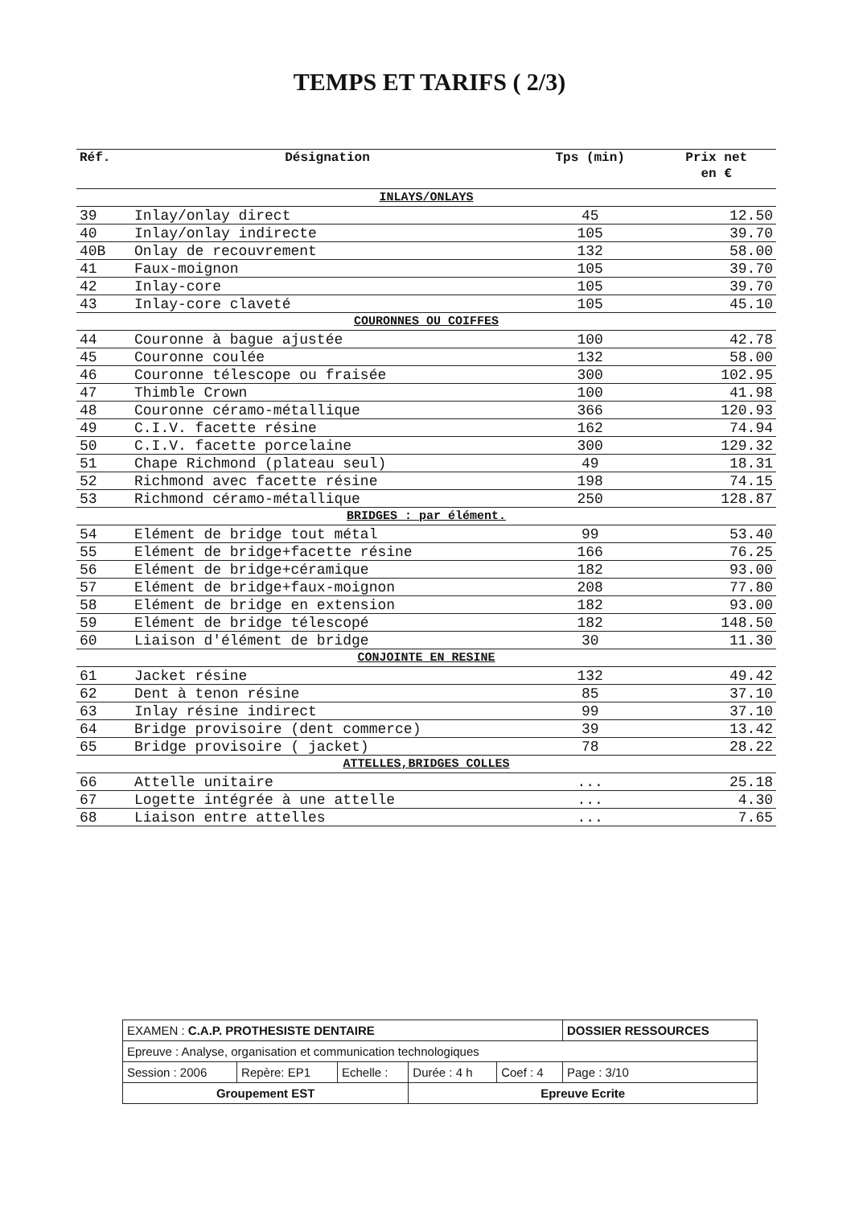TEMPS ET TARIFS ( 2/3)
| Réf. | Désignation | Tps (min) | Prix net en € |
| --- | --- | --- | --- |
| INLAYS/ONLAYS | | | |
| 39 | Inlay/onlay direct | 45 | 12.50 |
| 40 | Inlay/onlay indirecte | 105 | 39.70 |
| 40B | Onlay de recouvrement | 132 | 58.00 |
| 41 | Faux-moignon | 105 | 39.70 |
| 42 | Inlay-core | 105 | 39.70 |
| 43 | Inlay-core claveté | 105 | 45.10 |
| COURONNES OU COIFFES | | | |
| 44 | Couronne à bague ajustée | 100 | 42.78 |
| 45 | Couronne coulée | 132 | 58.00 |
| 46 | Couronne télescope ou fraisée | 300 | 102.95 |
| 47 | Thimble Crown | 100 | 41.98 |
| 48 | Couronne céramo-métallique | 366 | 120.93 |
| 49 | C.I.V. facette résine | 162 | 74.94 |
| 50 | C.I.V. facette porcelaine | 300 | 129.32 |
| 51 | Chape Richmond (plateau seul) | 49 | 18.31 |
| 52 | Richmond avec facette résine | 198 | 74.15 |
| 53 | Richmond céramo-métallique | 250 | 128.87 |
| BRIDGES : par élément. | | | |
| 54 | Elément de bridge tout métal | 99 | 53.40 |
| 55 | Elément de bridge+facette résine | 166 | 76.25 |
| 56 | Elément de bridge+céramique | 182 | 93.00 |
| 57 | Elément de bridge+faux-moignon | 208 | 77.80 |
| 58 | Elément de bridge en extension | 182 | 93.00 |
| 59 | Elément de bridge télescopé | 182 | 148.50 |
| 60 | Liaison d'élément de bridge | 30 | 11.30 |
| CONJOINTE EN RESINE | | | |
| 61 | Jacket résine | 132 | 49.42 |
| 62 | Dent à tenon résine | 85 | 37.10 |
| 63 | Inlay résine indirect | 99 | 37.10 |
| 64 | Bridge provisoire (dent commerce) | 39 | 13.42 |
| 65 | Bridge provisoire ( jacket) | 78 | 28.22 |
| ATTELLES,BRIDGES COLLES | | | |
| 66 | Attelle unitaire | ... | 25.18 |
| 67 | Logette intégrée à une attelle | ... | 4.30 |
| 68 | Liaison entre attelles | ... | 7.65 |
| EXAMEN : C.A.P. PROTHESISTE DENTAIRE | | | | | DOSSIER RESSOURCES |
| Epreuve : Analyse, organisation et communication technologiques | | | | | |
| Session : 2006 | Repère: EP1 | Echelle : | Durée : 4 h | Coef : 4 | Page : 3/10 |
| Groupement EST | | | Epreuve Ecrite | | |